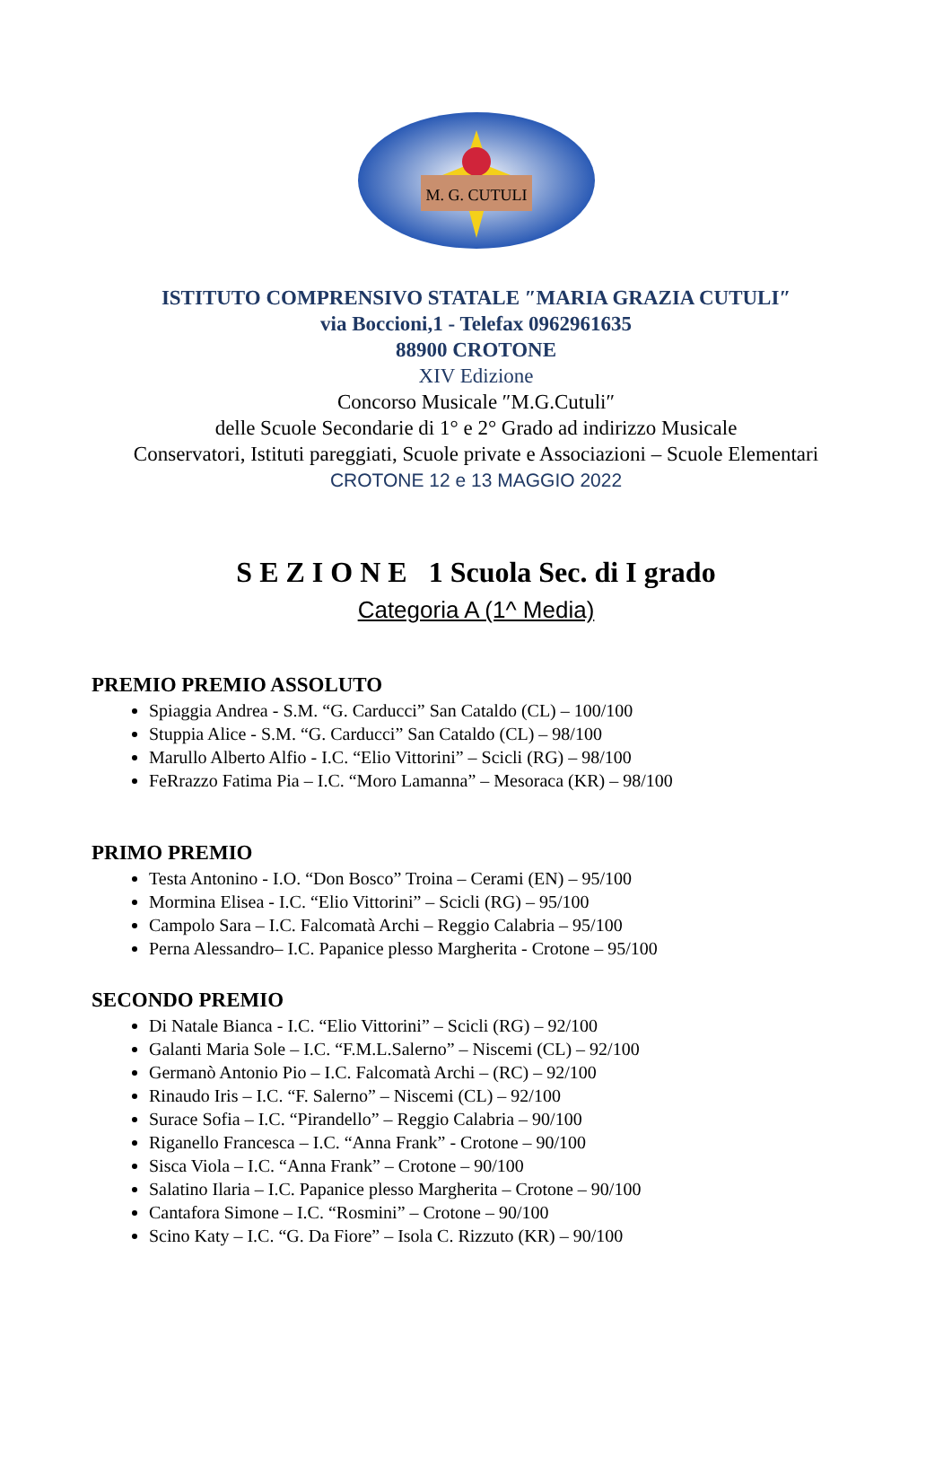M. G. CUTULI
ISTITUTO COMPRENSIVO STATALE ″MARIA GRAZIA CUTULI″
via Boccioni,1 - Telefax 0962961635
88900 CROTONE
XIV Edizione
Concorso Musicale ″M.G.Cutuli″
delle Scuole Secondarie di 1° e 2° Grado ad indirizzo Musicale
Conservatori, Istituti pareggiati, Scuole private e Associazioni – Scuole Elementari
CROTONE 12 e 13 MAGGIO 2022
S E Z I O N E 1 Scuola Sec. di I grado
Categoria A (1^ Media)
PREMIO PREMIO ASSOLUTO
Spiaggia Andrea - S.M. “G. Carducci” San Cataldo (CL) – 100/100
Stuppia Alice - S.M. “G. Carducci” San Cataldo (CL) – 98/100
Marullo Alberto Alfio - I.C. “Elio Vittorini” – Scicli (RG) – 98/100
FeRrazzo Fatima Pia – I.C. “Moro Lamanna” – Mesoraca (KR) – 98/100
PRIMO PREMIO
Testa Antonino - I.O. “Don Bosco” Troina – Cerami (EN) – 95/100
Mormina Elisea - I.C. “Elio Vittorini” – Scicli (RG) – 95/100
Campolo Sara – I.C. Falcomatà Archi – Reggio Calabria – 95/100
Perna Alessandro– I.C. Papanice plesso Margherita - Crotone – 95/100
SECONDO PREMIO
Di Natale Bianca - I.C. “Elio Vittorini” – Scicli (RG) – 92/100
Galanti Maria Sole – I.C. “F.M.L.Salerno” – Niscemi (CL) – 92/100
Germanò Antonio Pio – I.C. Falcomatà Archi – (RC) – 92/100
Rinaudo Iris – I.C. “F. Salerno” – Niscemi (CL) – 92/100
Surace Sofia – I.C. “Pirandello” – Reggio Calabria – 90/100
Riganello Francesca – I.C. “Anna Frank” - Crotone – 90/100
Sisca Viola – I.C. “Anna Frank” – Crotone – 90/100
Salatino Ilaria – I.C. Papanice plesso Margherita – Crotone – 90/100
Cantafora Simone – I.C. “Rosmini” – Crotone – 90/100
Scino Katy – I.C. “G. Da Fiore” – Isola C. Rizzuto (KR) – 90/100